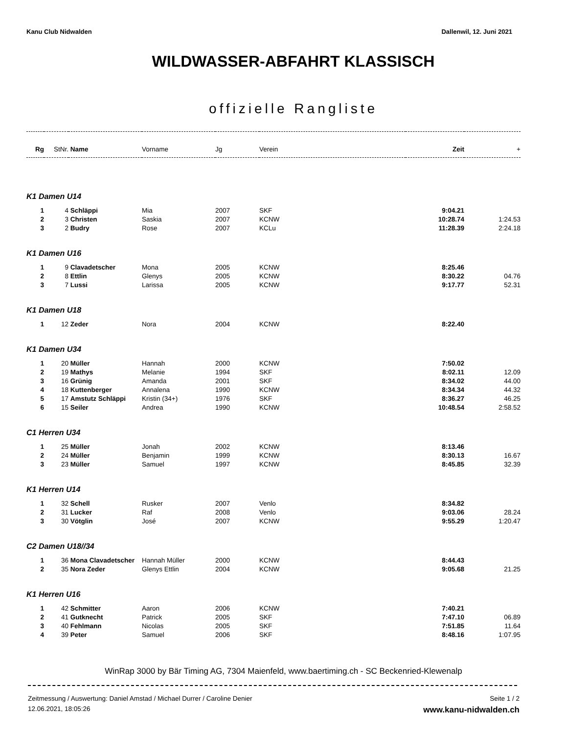Kanu Club Nidwalden Dallenwil, 12. Juni 2021
WILDWASSER-ABFAHRT KLASSISCH
offizielle Rangliste
| Rg | StNr. | Name | Vorname | Jg | Verein | Zeit | + |
| --- | --- | --- | --- | --- | --- | --- | --- |
| K1 Damen U14 | | | | | | | |
| 1 | 4 | Schläppi | Mia | 2007 | SKF | 9:04.21 | |
| 2 | 3 | Christen | Saskia | 2007 | KCNW | 10:28.74 | 1:24.53 |
| 3 | 2 | Budry | Rose | 2007 | KCLu | 11:28.39 | 2:24.18 |
| K1 Damen U16 | | | | | | | |
| 1 | 9 | Clavadetscher | Mona | 2005 | KCNW | 8:25.46 | |
| 2 | 8 | Ettlin | Glenys | 2005 | KCNW | 8:30.22 | 04.76 |
| 3 | 7 | Lussi | Larissa | 2005 | KCNW | 9:17.77 | 52.31 |
| K1 Damen U18 | | | | | | | |
| 1 | 12 | Zeder | Nora | 2004 | KCNW | 8:22.40 | |
| K1 Damen U34 | | | | | | | |
| 1 | 20 | Müller | Hannah | 2000 | KCNW | 7:50.02 | |
| 2 | 19 | Mathys | Melanie | 1994 | SKF | 8:02.11 | 12.09 |
| 3 | 16 | Grünig | Amanda | 2001 | SKF | 8:34.02 | 44.00 |
| 4 | 18 | Kuttenberger | Annalena | 1990 | KCNW | 8:34.34 | 44.32 |
| 5 | 17 | Amstutz Schläppi | Kristin (34+) | 1976 | SKF | 8:36.27 | 46.25 |
| 6 | 15 | Seiler | Andrea | 1990 | KCNW | 10:48.54 | 2:58.52 |
| C1 Herren U34 | | | | | | | |
| 1 | 25 | Müller | Jonah | 2002 | KCNW | 8:13.46 | |
| 2 | 24 | Müller | Benjamin | 1999 | KCNW | 8:30.13 | 16.67 |
| 3 | 23 | Müller | Samuel | 1997 | KCNW | 8:45.85 | 32.39 |
| K1 Herren U14 | | | | | | | |
| 1 | 32 | Schell | Rusker | 2007 | Venlo | 8:34.82 | |
| 2 | 31 | Lucker | Raf | 2008 | Venlo | 9:03.06 | 28.24 |
| 3 | 30 | Vötglin | José | 2007 | KCNW | 9:55.29 | 1:20.47 |
| C2 Damen U18//34 | | | | | | | |
| 1 | 36 | Mona Clavadetscher | Hannah Müller | 2000 | KCNW | 8:44.43 | |
| 2 | 35 | Nora Zeder | Glenys Ettlin | 2004 | KCNW | 9:05.68 | 21.25 |
| K1 Herren U16 | | | | | | | |
| 1 | 42 | Schmitter | Aaron | 2006 | KCNW | 7:40.21 | |
| 2 | 41 | Gutknecht | Patrick | 2005 | SKF | 7:47.10 | 06.89 |
| 3 | 40 | Fehlmann | Nicolas | 2005 | SKF | 7:51.85 | 11.64 |
| 4 | 39 | Peter | Samuel | 2006 | SKF | 8:48.16 | 1:07.95 |
WinRap 3000 by Bär Timing AG, 7304 Maienfeld, www.baertiming.ch - SC Beckenried-Klewenalp
Zeitmessung / Auswertung: Daniel Amstad / Michael Durrer / Caroline Denier
12.06.2021, 18:05:26
Seite 1 / 2
www.kanu-nidwalden.ch